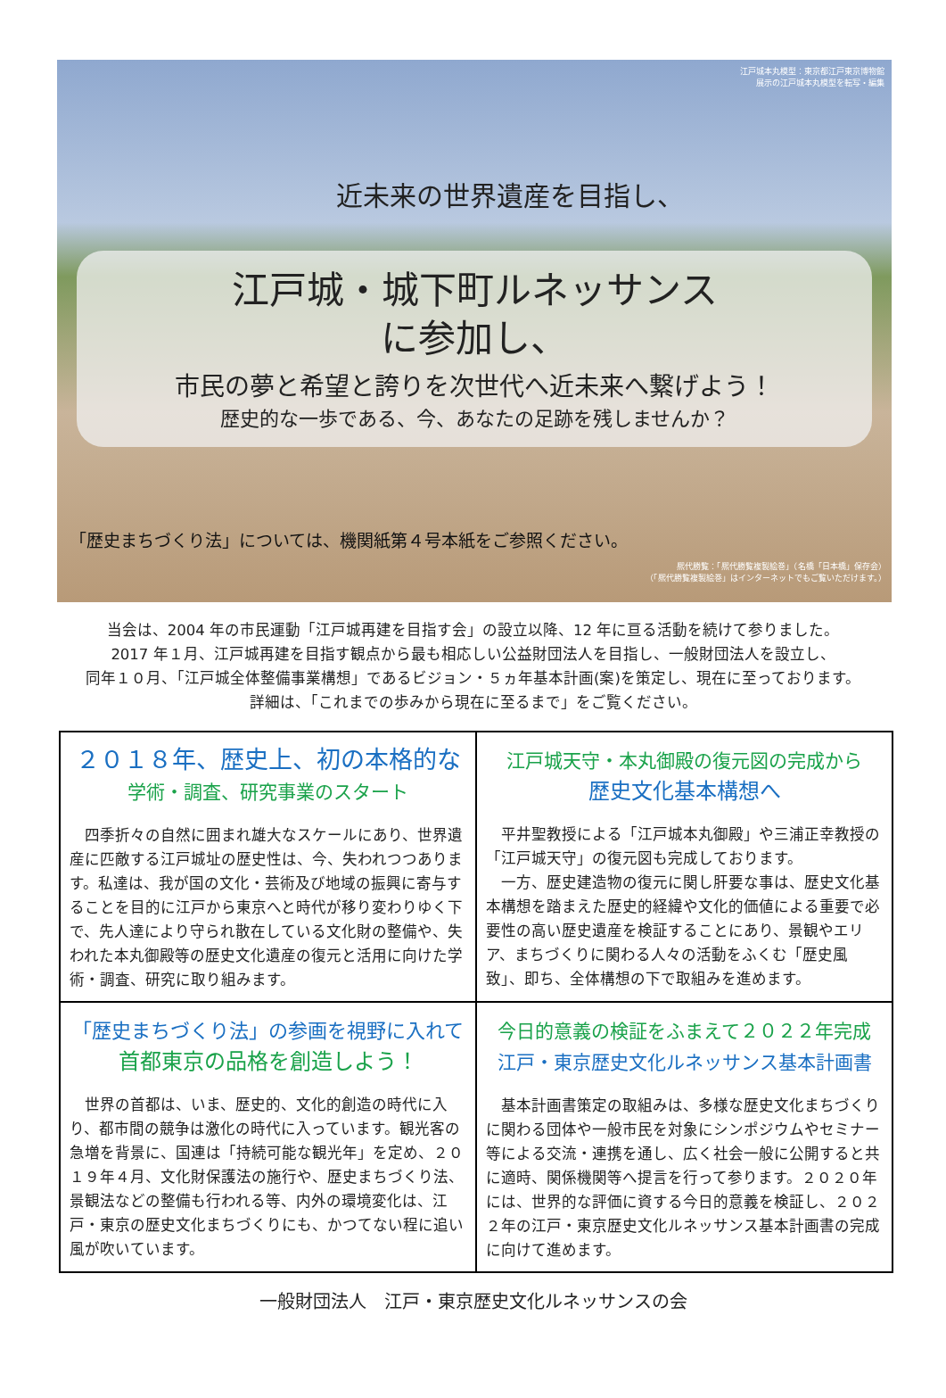江戸城本丸模型：東京都江戸東京博物館
展示の江戸城本丸模型を転写・編集
近未来の世界遺産を目指し、
江戸城・城下町ルネッサンス
に参加し、
市民の夢と希望と誇りを次世代へ近未来へ繋げよう！
歴史的な一歩である、今、あなたの足跡を残しませんか？
「歴史まちづくり法」については、機関紙第４号本紙をご参照ください。
熈代勝覧：「熈代勝覧複製絵巻」（名橋「日本橋」保存会）
（「熈代勝覧複製絵巻」はインターネットでもご覧いただけます。）
当会は、2004 年の市民運動「江戸城再建を目指す会」の設立以降、12 年に亘る活動を続けて参りました。
2017 年１月、江戸城再建を目指す観点から最も相応しい公益財団法人を目指し、一般財団法人を設立し、
同年１０月、「江戸城全体整備事業構想」であるビジョン・５ヵ年基本計画(案)を策定し、現在に至っております。
詳細は、「これまでの歩みから現在に至るまで」をご覧ください。
２０１８年、歴史上、初の本格的な
学術・調査、研究事業のスタート
四季折々の自然に囲まれ雄大なスケールにあり、世界遺産に匹敵する江戸城址の歴史性は、今、失われつつあります。私達は、我が国の文化・芸術及び地域の振興に寄与することを目的に江戸から東京へと時代が移り変わりゆく下で、先人達により守られ散在している文化財の整備や、失われた本丸御殿等の歴史文化遺産の復元と活用に向けた学術・調査、研究に取り組みます。
江戸城天守・本丸御殿の復元図の完成から
歴史文化基本構想へ
平井聖教授による「江戸城本丸御殿」や三浦正幸教授の「江戸城天守」の復元図も完成しております。
一方、歴史建造物の復元に関し肝要な事は、歴史文化基本構想を踏まえた歴史的経緯や文化的価値による重要で必要性の高い歴史遺産を検証することにあり、景観やエリア、まちづくりに関わる人々の活動をふくむ「歴史風致」、即ち、全体構想の下で取組みを進めます。
「歴史まちづくり法」の参画を視野に入れて
首都東京の品格を創造しよう！
世界の首都は、いま、歴史的、文化的創造の時代に入り、都市間の競争は激化の時代に入っています。観光客の急増を背景に、国連は「持続可能な観光年」を定め、２０１９年４月、文化財保護法の施行や、歴史まちづくり法、景観法などの整備も行われる等、内外の環境変化は、江戸・東京の歴史文化まちづくりにも、かつてない程に追い風が吹いています。
今日的意義の検証をふまえて２０２２年完成
江戸・東京歴史文化ルネッサンス基本計画書
基本計画書策定の取組みは、多様な歴史文化まちづくりに関わる団体や一般市民を対象にシンポジウムやセミナー等による交流・連携を通し、広く社会一般に公開すると共に適時、関係機関等へ提言を行って参ります。２０２０年には、世界的な評価に資する今日的意義を検証し、２０２２年の江戸・東京歴史文化ルネッサンス基本計画書の完成に向けて進めます。
一般財団法人　江戸・東京歴史文化ルネッサンスの会